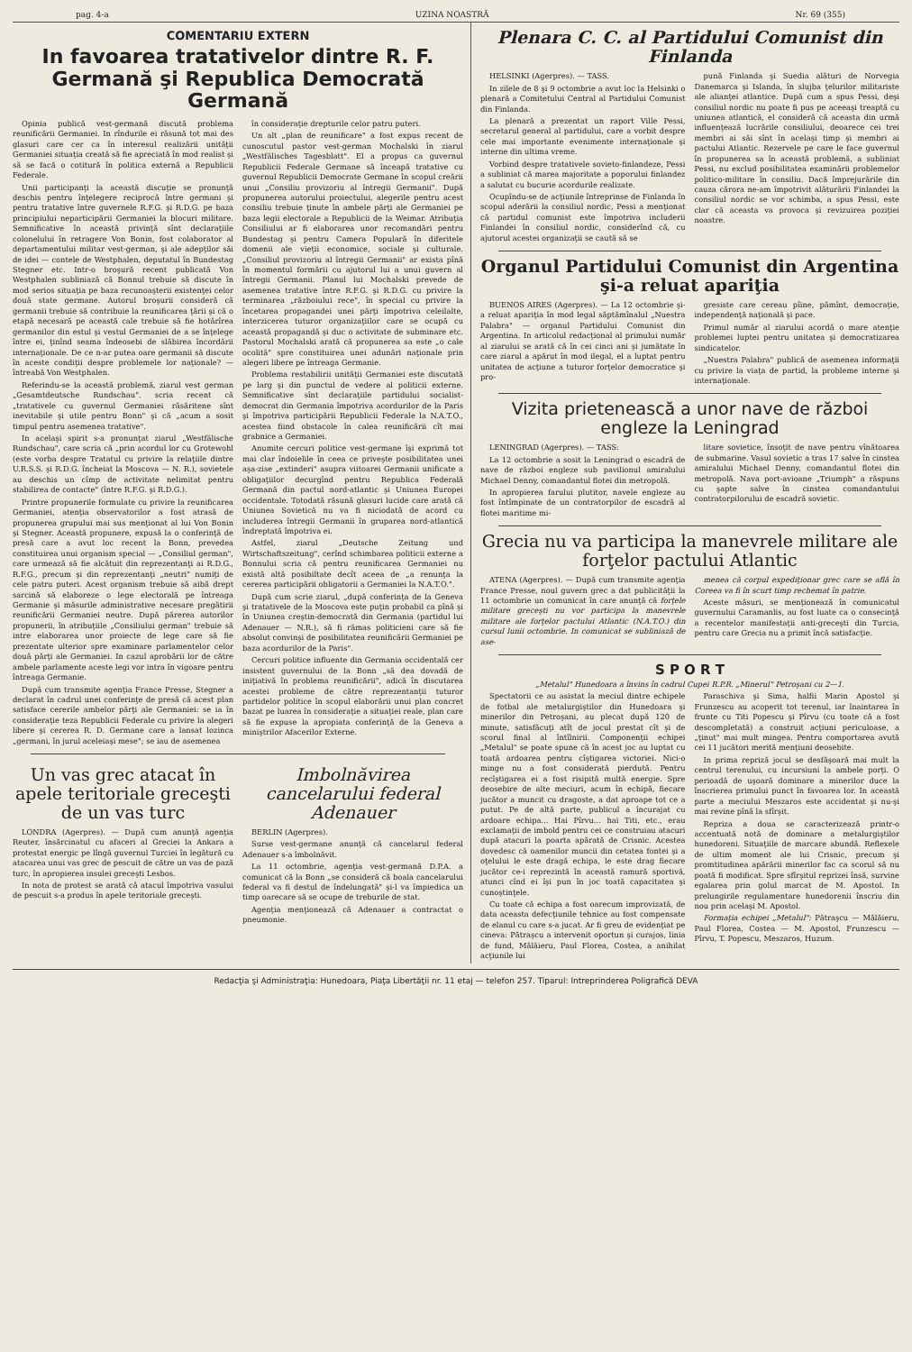pag. 4-a UZINA NOASTRĂ Nr. 69 (355)
COMENTARIU EXTERN
In favoarea tratativelor dintre R. F. Germană şi Republica Democrată Germană
Opinia publică vest-germană discută problema reunificării Germaniei. In rîndurile ei răsună tot mai des glasuri care cer ca în interesul realizării unităţii Germaniei situaţia creată să fie apreciată în mod realist şi să se facă o cotitură în politica externă a Republicii Federale.
Unii participanţi la această discuţie se pronunţă deschis pentru înţelegere reciprocă între germani şi pentru tratative între guvernele R.F.G. şi R.D.G. pe baza principiului neparticipării Germaniei la blocuri militare. Semnificative în această privinţă sînt declaraţiile colonelului în retragere Von Bonin, fost colaborator al departamentului militar vest-german, şi ale adepţilor săi de idei — contele de Westphalen, deputatul în Bundestag Stegner etc. Intr-o broşură recent publicată Von Westphalen subliniază că Bonnul trebuie să discute în mod serios situaţia pe baza recunoaşterii existenţei celor două state germane. Autorul broşurii consideră că germanii trebuie să contribuie la reunificarea ţării şi că o etapă necesară pe această cale trebuie să fie hotărîrea germanilor din estul şi vestul Germaniei de a se înţelege între ei, ţinînd seama îndeosebi de slăbirea încordării internaţionale. De ce n-ar putea oare germanii să discute în aceste condiţii despre problemele lor naţionale? — întreabă Von Westphalen.
Referindu-se la această problemă, ziarul vest german „Gesamtdeutsche Rundschau". scria recent că „tratativele cu guvernul Germaniei răsăritene sînt inevitabile şi utile pentru Bonn" şi că „acum a sosit timpul pentru asemenea tratative".
In acelaşi spirit s-a pronunţat ziarul „Westfälische Rundschau", care scria că „prin acordul lor cu Grotewohl (este vorba despre Tratatul cu privire la relaţiile dintre U.R.S.S. şi R.D.G. încheiat la Moscova — N. R.), sovietele au deschis un cîmp de activitate nelimitat pentru stabilirea de contacte" (între R.F.G. şi R.D.G.).
Printre propunerile formulate cu privire la reunificarea Germaniei, atenţia observatorilor a fost atrasă de propunerea grupului mai sus menţionat al lui Von Bonin şi Stegner. Această propunere, expusă la o conferinţă de presă care a avut loc recent la Bonn, prevedea constituirea unui organism special — „Consiliul german", care urmează să fie alcătuit din reprezentanţi ai R.D.G., R.F.G., precum şi din reprezentanţi „neutri" numiţi de cele patru puteri. Acest organism trebuie să aibă drept sarcină să elaboreze o lege electorală pe întreaga Germanie şi măsurile administrative necesare pregătirii reunificării Germaniei neutre. După părerea autorilor propunerii, în atribuţiile „Consiliului german" trebuie să intre elaborarea unor proiecte de lege care să fie prezentate ulterior spre examinare parlamentelor celor două părţi ale Germaniei. In cazul aprobării lor de către ambele parlamente aceste legi vor intra în vigoare pentru întreaga Germanie.
După cum transmite agenţia France Presse, Stegner a declarat în cadrul unei conferinţe de presă că acest plan satisface cererile ambelor părţi ale Germaniei: se ia în consideraţie teza Republicii Federale cu privire la alegeri libere şi cererea R. D. Germane care a lansat lozinca „germani, în jurul aceleiaşi mese"; se iau de asemenea
în consideraţie drepturile celor patru puteri.
Un alt „plan de reunificare" a fost expus recent de cunoscutul pastor vest-german Mochalski în ziarul „Westfälisches Tagesblatt". El a propus ca guvernul Republicii Federale Germane să înceapă tratative cu guvernul Republicii Democrate Germane în scopul creării unui „Consiliu provizoriu al întregii Germanii". După propunerea autorului proiectului, alegerile pentru acest consiliu trebuie ţinute în ambele părţi ale Germaniei pe baza legii electorale a Republicii de la Weimar. Atribuţia Consiliului ar fi elaborarea unor recomandări pentru Bundestag şi pentru Camera Populară în diferitele domenii ale vieţii economice, sociale şi culturale. „Consiliul provizoriu al întregii Germanii" ar exista pînă în momentul formării cu ajutorul lui a unui guvern al întregii Germanii. Planul lui Mochalski prevede de asemenea tratative între R.F.G. şi R.D.G. cu privire la terminarea „războiului rece", în special cu privire la încetarea propagandei unei părţi împotriva celeilalte, interzicerea tuturor organizaţiilor care se ocupă cu această propagandă şi duc o activitate de subminare etc. Pastorul Mochalski arată că propunerea sa este „o cale ocolită" spre constituirea unei adunări naţionale prin alegeri libere pe întreaga Germanie.
Problema restabilirii unităţii Germaniei este discutată pe larg şi din punctul de vedere al politicii externe. Semnificative sînt declaraţiile partidului socialist-democrat din Germania împotriva acordurilor de la Paris şi împotriva participării Republicii Federale la N.A.T.O., acestea fiind obstacole în calea reunificării cît mai grabnice a Germaniei.
Anumite cercuri politice vest-germane îşi exprimă tot mai clar îndoielile în ceea ce priveşte posibilitatea unei aşa-zise „extinderi" asupra viitoarei Germanii unificate a obligaţiilor decurgînd pentru Republica Federală Germană din pactul nord-atlantic şi Uniunea Europei occidentale. Totodată răsună glasuri lucide care arată că Uniunea Sovietică nu va fi niciodată de acord cu includerea întregii Germanii în gruparea nord-atlantică îndreptată împotriva ei.
Astfel, ziarul „Deutsche Zeitung und Wirtschaftszeitung", cerînd schimbarea politicii externe a Bonnului scria că pentru reunificarea Germaniei nu există altă posibiltate decît aceea de „a renunţa la cererea participării obligatorii a Germaniei la N.A.T.O.".
După cum scrie ziarul, „după conferinţa de la Geneva şi tratativele de la Moscova este puţin probabil ca pînă şi în Uniunea creştin-democrată din Germania (partidul lui Adenauer — N.R.), să fi rămas politicieni care să fie absolut convinşi de posibilitatea reunificării Germaniei pe baza acordurilor de la Paris".
Cercuri politice influente din Germania occidentală cer insistent guvernului de la Bonn „să dea dovadă de iniţiativă în problema reunificării", adică în discutarea acestei probleme de către reprezentanţii tuturor partidelor politice în scopul elaborării unui plan concret bazat pe luarea în consideraţie a situaţiei reale, plan care să fie expuse la apropiata conferinţă de la Geneva a miniştrilor Afacerilor Externe.
Un vas grec atacat în apele teritoriale greceşti de un vas turc
LONDRA (Agerpres). — După cum anunţă agenţia Reuter, însărcinatul cu afaceri al Greciei la Ankara a protestat energic pe lîngă guvernul Turciei în legătură cu atacarea unui vas grec de pescuit de către un vas de pază turc, în apropierea insulei greceşti Lesbos.
In nota de protest se arată că atacul împotriva vasului de pescuit s-a produs în apele teritoriale greceşti.
Imbolnăvirea cancelarului federal Adenauer
BERLIN (Agerpres).
Surse vest-germane anunţă că cancelarul federal Adenauer s-a îmbolnăvit.
La 11 octombrie, agenţia vest-germană D.P.A. a comunicat că la Bonn „se consideră că boala cancelarului federal va fi destul de îndelungată" şi-l va împiedica un timp oarecare să se ocupe de treburile de stat.
Agenţia menţionează că Adenauer a contractat o pneumonie.
Plenara C. C. al Partidului Comunist din Finlanda
HELSINKI (Agerpres). — TASS.
In zilele de 8 şi 9 octombrie a avut loc la Helsinki o plenară a Comitetului Central al Partidului Comunist din Finlanda.
La plenară a prezentat un raport Ville Pessi, secretarul general al partidului, care a vorbit despre cele mai importante evenimente internaţionale şi interne din ultima vreme.
Vorbind despre tratativele sovieto-finlandeze, Pessi a subliniat că marea majoritate a poporului finlandez a salutat cu bucurie acordurile realizate.
Ocupîndu-se de acţiunile întreprinse de Finlanda în scopul aderării la consiliul nordic, Pessi a menţionat că partidul comunist este împotriva includerii Finlandei în consiliul nordic, considerînd că, cu ajutorul acestei organizaţii se caută să se
pună Finlanda şi Suedia alături de Norvegia Danemarca şi Islanda, în slujba ţelurilor militariste ale alianţei atlantice. După cum a spus Pessi, deşi consiliul nordic nu poate fi pus pe aceeaşi treaptă cu uniunea atlantică, el consideră că aceasta din urmă influenţează lucrările consiliului, deoarece cei trei membri ai săi sînt în acelaşi timp şi membri ai pactului Atlantic. Rezervele pe care le face guvernul în propunerea sa în această problemă, a subliniat Pessi, nu exclud posibilitatea examinării problemelor politico-militare în consiliu. Dacă împrejurările din cauza cărora ne-am împotrivit alăturării Finlandei la consiliul nordic se vor schimba, a spus Pessi, este clar că aceasta va provoca şi revizuirea poziţiei noastre.
Organul Partidului Comunist din Argentina şi-a reluat apariţia
BUENOS AIRES (Agerpres). — La 12 octombrie şi-a reluat apariţia în mod legal săptămînalul „Nuestra Palabra" — organul Partidului Comunist din Argentina. In articolul redacţional al primului număr al ziarului se arată că în cei cinci ani şi jumătate în care ziarul a apărut în mod ilegal, el a luptat pentru unitatea de acţiune a tuturor forţelor democratice şi pro-
gresiste care cereau pîine, pămînt, democraţie, independenţă naţională şi pace.
Primul număr al ziarului acordă o mare atenţie problemei luptei pentru unitatea şi democratizarea sindicatelor.
„Nuestra Palabra" publică de asemenea informaţii cu privire la viaţa de partid, la probleme interne şi internaţionale.
Vizita prietenească a unor nave de război engleze la Leningrad
LENINGRAD (Agerpres). — TASS:
La 12 octombrie a sosit la Leningrad o escadră de nave de război engleze sub pavilionul amiralului Michael Denny, comandantul flotei din metropolă.
In apropierea farului plutitor, navele engleze au fost întîmpinate de un contratorpilor de escadră al flotei maritime mi-
litare sovietice, însoţit de nave pentru vînătoarea de submarine. Vasul sovietic a tras 17 salve în cinstea amiralului Michael Denny, comandantul flotei din metropolă. Nava port-avioane „Triumph" a răspuns cu şapte salve în cinstea comandantului contratorpilorului de escadră sovietic.
Grecia nu va participa la manevrele militare ale forţelor pactului Atlantic
ATENA (Agerpres). — După cum transmite agenţia France Presse, noul guvern grec a dat publicităţii la 11 octombrie un comunicat în care anunţă că forţele militare greceşti nu vor participa la manevrele militare ale forţelor pactului Atlantic (N.A.T.O.) din cursul lunii octombrie. In comunicat se subliniază de ase-
menea că corpul expediţionar grec care se află în Coreea va fi în scurt timp rechemat în patrie.
Aceste măsuri, se menţionează în comunicatul guvernului Caramanlis, au fost luate ca o consecinţă a recentelor manifestaţii anti-greceşti din Turcia, pentru care Grecia nu a primit încă satisfacţie.
S P O R T
„Metalul" Hunedoara a învins în cadrul Cupei R.P.R. „Minerul" Petroşani cu 2—1.
Spectatorii ce au asistat la meciul dintre echipele de fotbal ale metalurgiştilor din Hunedoara şi minerilor din Petroşani, au plecat după 120 de minute, satisfăcuţi atît de jocul prestat cît şi de scorul final al întîlnirii. Componenţii echipei „Metalul" se poate spune că în acest joc au luptat cu toată ardoarea pentru cîştigarea victoriei. Nici-o minge nu a fost considerată pierdută. Pentru recîştigarea ei a fost risipită multă energie. Spre deosebire de alte meciuri, acum în echipă, fiecare jucător a muncit cu dragoste, a dat aproape tot ce a putut. Pe de altă parte, publicul a încurajat cu ardoare echipa... Hai Pîrvu... hai Titi, etc., erau exclamaţii de imbold pentru cei ce construiau atacuri după atacuri la poarta apărată de Crisnic. Acestea dovedesc că oamenilor muncii din cetatea fontei şi a oţelului le este dragă echipa, le este drag fiecare jucător ce-i reprezintă în această ramură sportivă, atunci cînd ei îşi pun în joc toată capacitatea şi cunoştinţele.
Cu toate că echipa a fost oarecum improvizată, de data aceasta defecţiunile tehnice au fost compensate de elanul cu care s-a jucat. Ar fi greu de evidenţiat pe cineva: Pătraşcu a intervenit oportun şi curajos, linia de fund, Mălăieru, Paul Florea, Costea, a anihilat acţiunile lui
Paraschiva şi Sima, halfii Marin Apostol şi Frunzescu au acoperit tot terenul, iar înaintarea în frunte cu Titi Popescu şi Pîrvu (cu toate că a fost descompletată) a construit acţiuni periculoase, a „ţinut" mai mult mingea. Pentru comportarea avută cei 11 jucători merită menţiuni deosebite.
In prima repriză jocul se desfăşoară mai mult la centrul terenului, cu incursiuni la ambele porţi. O perioadă de uşoară dominare a minerilor duce la înscrierea primului punct în favoarea lor. In această parte a meciului Meszaros este accidentat şi nu-şi mai revine pînă la sfîrşit.
Repriza a doua se caracterizează printr-o accentuată notă de dominare a metalurgiştilor hunedoreni. Situaţiile de marcare abundă. Reflexele de ultim moment ale lui Crisnic, precum şi promtitudinea apărării minerilor fac ca scorul să nu poată fi modificat. Spre sfîrşitul reprizei însă, survine egalarea prin golul marcat de M. Apostol. In prelungirile regulamentare hunedorenii înscriu din nou prin acelaşi M. Apostol.
Formaţia echipei „Metalul": Pătraşcu — Mălăieru, Paul Florea, Costea — M. Apostol, Frunzescu — Pîrvu, T. Popescu, Meszaros, Huzum.
Redacţia şi Administraţia: Hunedoara, Piaţa Libertăţii nr. 11 etaj — telefon 257. Tiparul: Intreprinderea Poligrafică DEVA